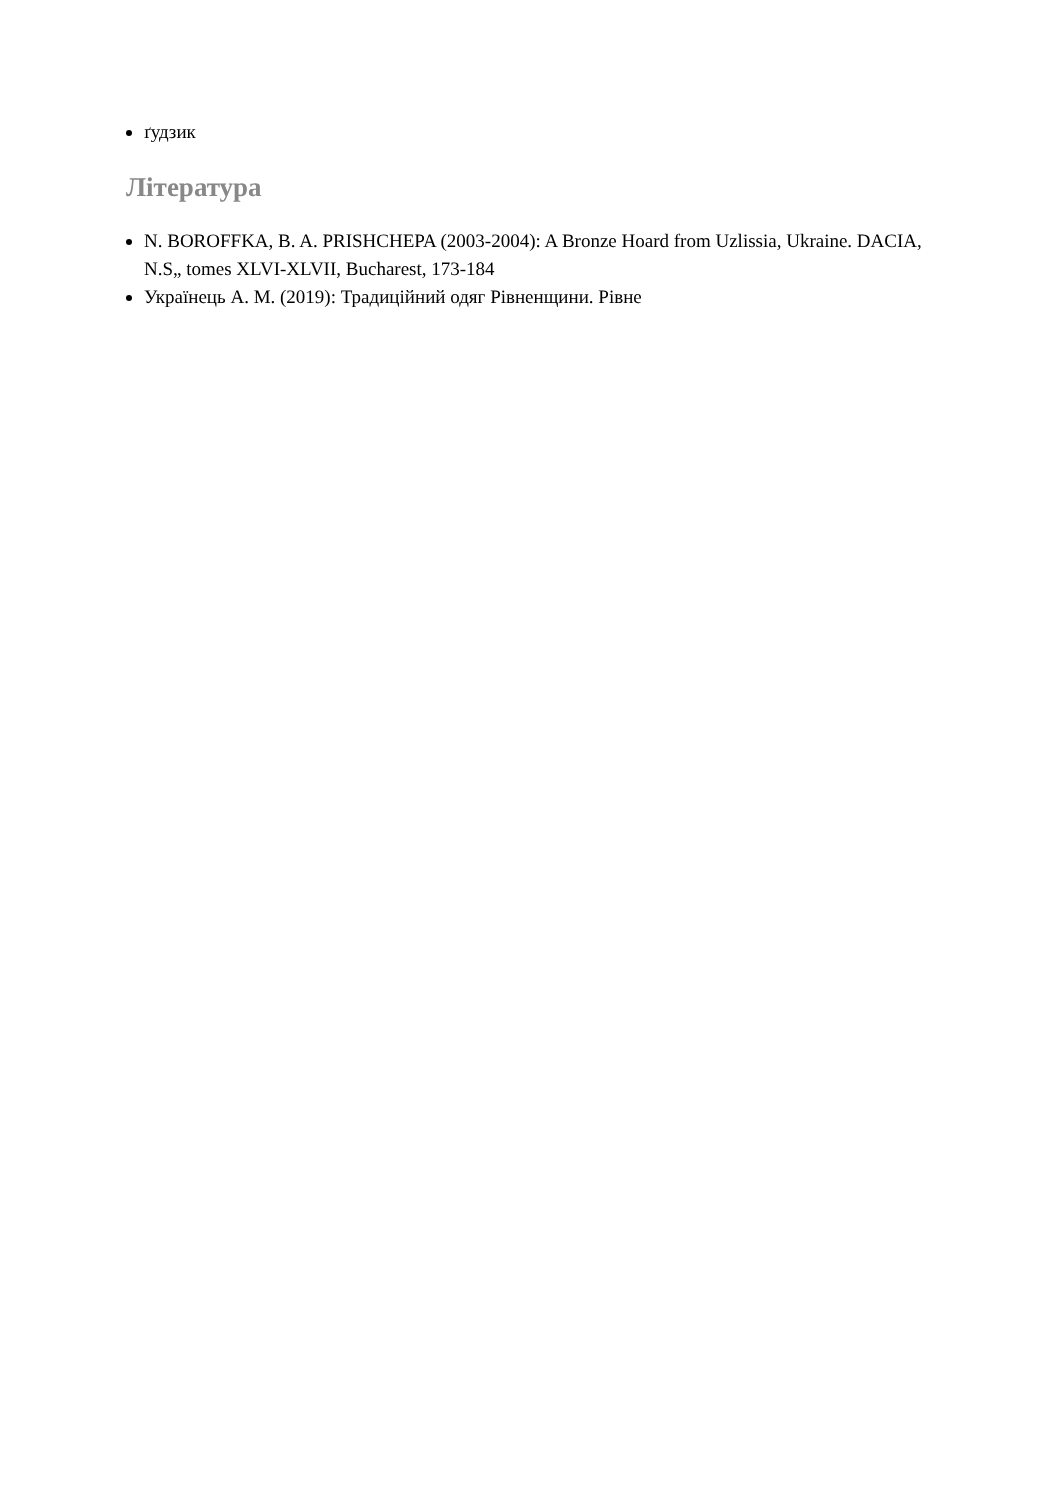ґудзик
Література
N. BOROFFKA, B. A. PRISHCHEPA (2003-2004): A Bronze Hoard from Uzlissia, Ukraine. DACIA, N.S„ tomes XLVI-XLVII, Bucharest, 173-184
Українець А. М. (2019): Традиційний одяг Рівненщини. Рівне